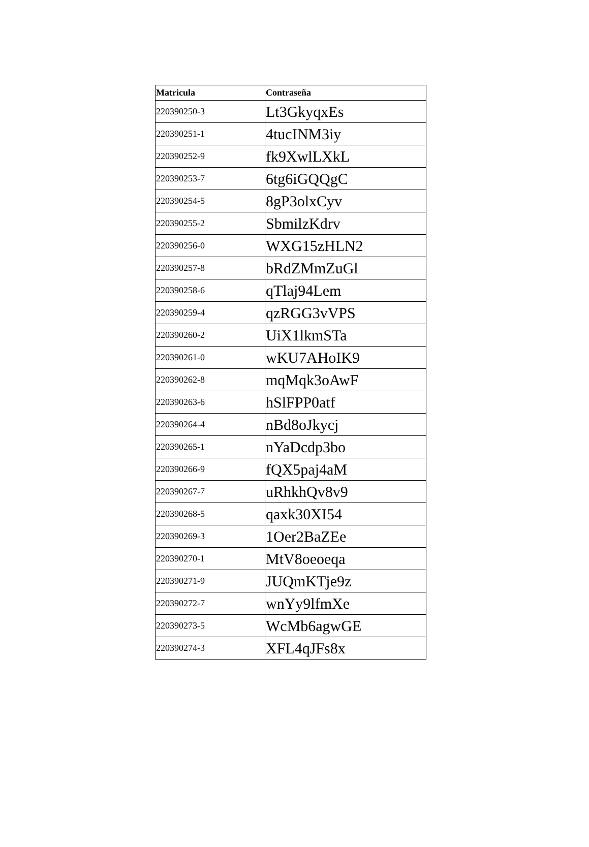| Matricula | Contraseña |
| --- | --- |
| 220390250-3 | Lt3GkyqxEs |
| 220390251-1 | 4tucINM3iy |
| 220390252-9 | fk9XwlLXkL |
| 220390253-7 | 6tg6iGQQgC |
| 220390254-5 | 8gP3olxCyv |
| 220390255-2 | SbmilzKdrv |
| 220390256-0 | WXG15zHLN2 |
| 220390257-8 | bRdZMmZuGl |
| 220390258-6 | qTlaj94Lem |
| 220390259-4 | qzRGG3vVPS |
| 220390260-2 | UiX1lkmSTa |
| 220390261-0 | wKU7AHoIK9 |
| 220390262-8 | mqMqk3oAwF |
| 220390263-6 | hSlFPP0atf |
| 220390264-4 | nBd8oJkycj |
| 220390265-1 | nYaDcdp3bo |
| 220390266-9 | fQX5paj4aM |
| 220390267-7 | uRhkhQv8v9 |
| 220390268-5 | qaxk30XI54 |
| 220390269-3 | 1Oer2BaZEe |
| 220390270-1 | MtV8oeoeqa |
| 220390271-9 | JUQmKTje9z |
| 220390272-7 | wnYy9lfmXe |
| 220390273-5 | WcMb6agwGE |
| 220390274-3 | XFL4qJFs8x |